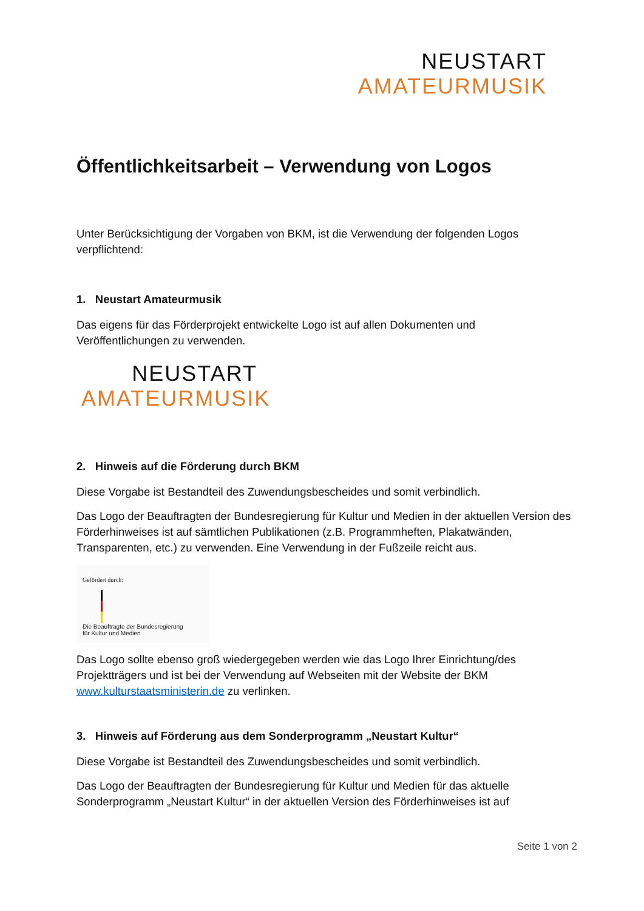NEUSTART
AMATEURMUSIK
Öffentlichkeitsarbeit – Verwendung von Logos
Unter Berücksichtigung der Vorgaben von BKM, ist die Verwendung der folgenden Logos verpflichtend:
1. Neustart Amateurmusik
Das eigens für das Förderprojekt entwickelte Logo ist auf allen Dokumenten und Veröffentlichungen zu verwenden.
NEUSTART
AMATEURMUSIK
2. Hinweis auf die Förderung durch BKM
Diese Vorgabe ist Bestandteil des Zuwendungsbescheides und somit verbindlich.
Das Logo der Beauftragten der Bundesregierung für Kultur und Medien in der aktuellen Version des Förderhinweises ist auf sämtlichen Publikationen (z.B. Programmheften, Plakatwänden, Transparenten, etc.) zu verwenden. Eine Verwendung in der Fußzeile reicht aus.
Gefördert durch:
Die Beauftragte der Bundesregierung
für Kultur und Medien
Das Logo sollte ebenso groß wiedergegeben werden wie das Logo Ihrer Einrichtung/des Projektträgers und ist bei der Verwendung auf Webseiten mit der Website der BKM www.kulturstaatsministerin.de zu verlinken.
3. Hinweis auf Förderung aus dem Sonderprogramm „Neustart Kultur“
Diese Vorgabe ist Bestandteil des Zuwendungsbescheides und somit verbindlich.
Das Logo der Beauftragten der Bundesregierung für Kultur und Medien für das aktuelle Sonderprogramm „Neustart Kultur“ in der aktuellen Version des Förderhinweises ist auf
Seite 1 von 2